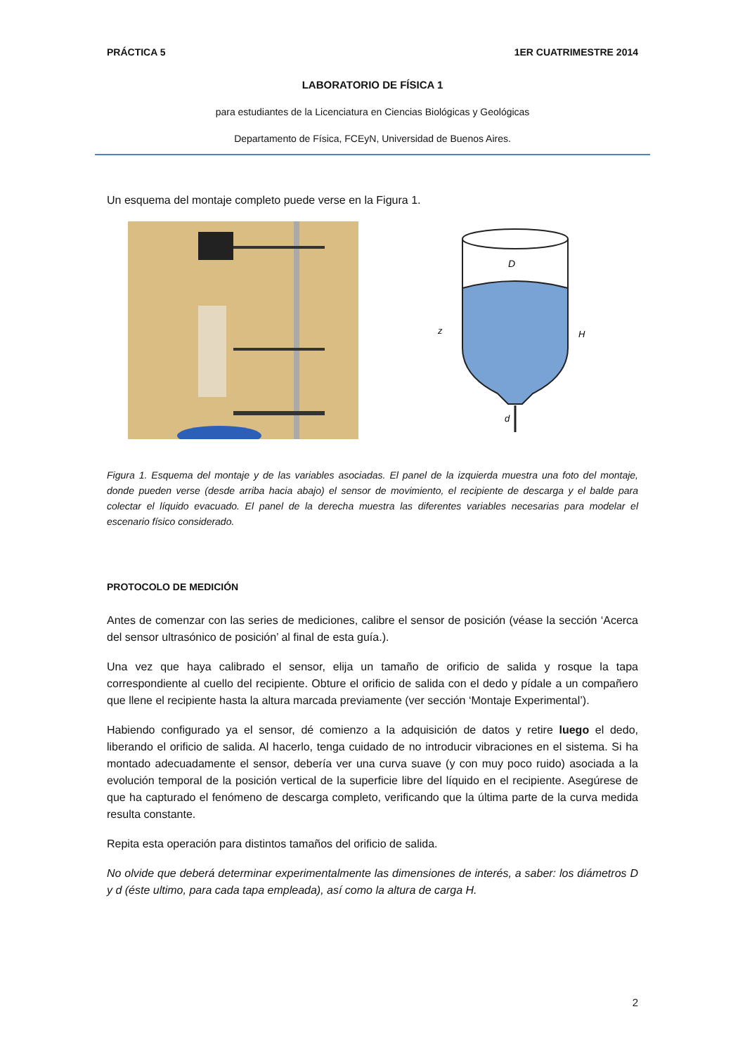PRÁCTICA 5 1ER CUATRIMESTRE 2014
LABORATORIO DE FÍSICA 1
para estudiantes de la Licenciatura en Ciencias Biológicas y Geológicas
Departamento de Física, FCEyN, Universidad de Buenos Aires.
Un esquema del montaje completo puede verse en la Figura 1.
D
z
H
d
Figura 1. Esquema del montaje y de las variables asociadas. El panel de la izquierda muestra una foto del montaje, donde pueden verse (desde arriba hacia abajo) el sensor de movimiento, el recipiente de descarga y el balde para colectar el líquido evacuado. El panel de la derecha muestra las diferentes variables necesarias para modelar el escenario físico considerado.
PROTOCOLO DE MEDICIÓN
Antes de comenzar con las series de mediciones, calibre el sensor de posición (véase la sección ‘Acerca del sensor ultrasónico de posición’ al final de esta guía.).
Una vez que haya calibrado el sensor, elija un tamaño de orificio de salida y rosque la tapa correspondiente al cuello del recipiente. Obture el orificio de salida con el dedo y pídale a un compañero que llene el recipiente hasta la altura marcada previamente (ver sección ‘Montaje Experimental’).
Habiendo configurado ya el sensor, dé comienzo a la adquisición de datos y retire luego el dedo, liberando el orificio de salida. Al hacerlo, tenga cuidado de no introducir vibraciones en el sistema. Si ha montado adecuadamente el sensor, debería ver una curva suave (y con muy poco ruido) asociada a la evolución temporal de la posición vertical de la superficie libre del líquido en el recipiente. Asegúrese de que ha capturado el fenómeno de descarga completo, verificando que la última parte de la curva medida resulta constante.
Repita esta operación para distintos tamaños del orificio de salida.
No olvide que deberá determinar experimentalmente las dimensiones de interés, a saber: los diámetros D y d (éste ultimo, para cada tapa empleada), así como la altura de carga H.
2